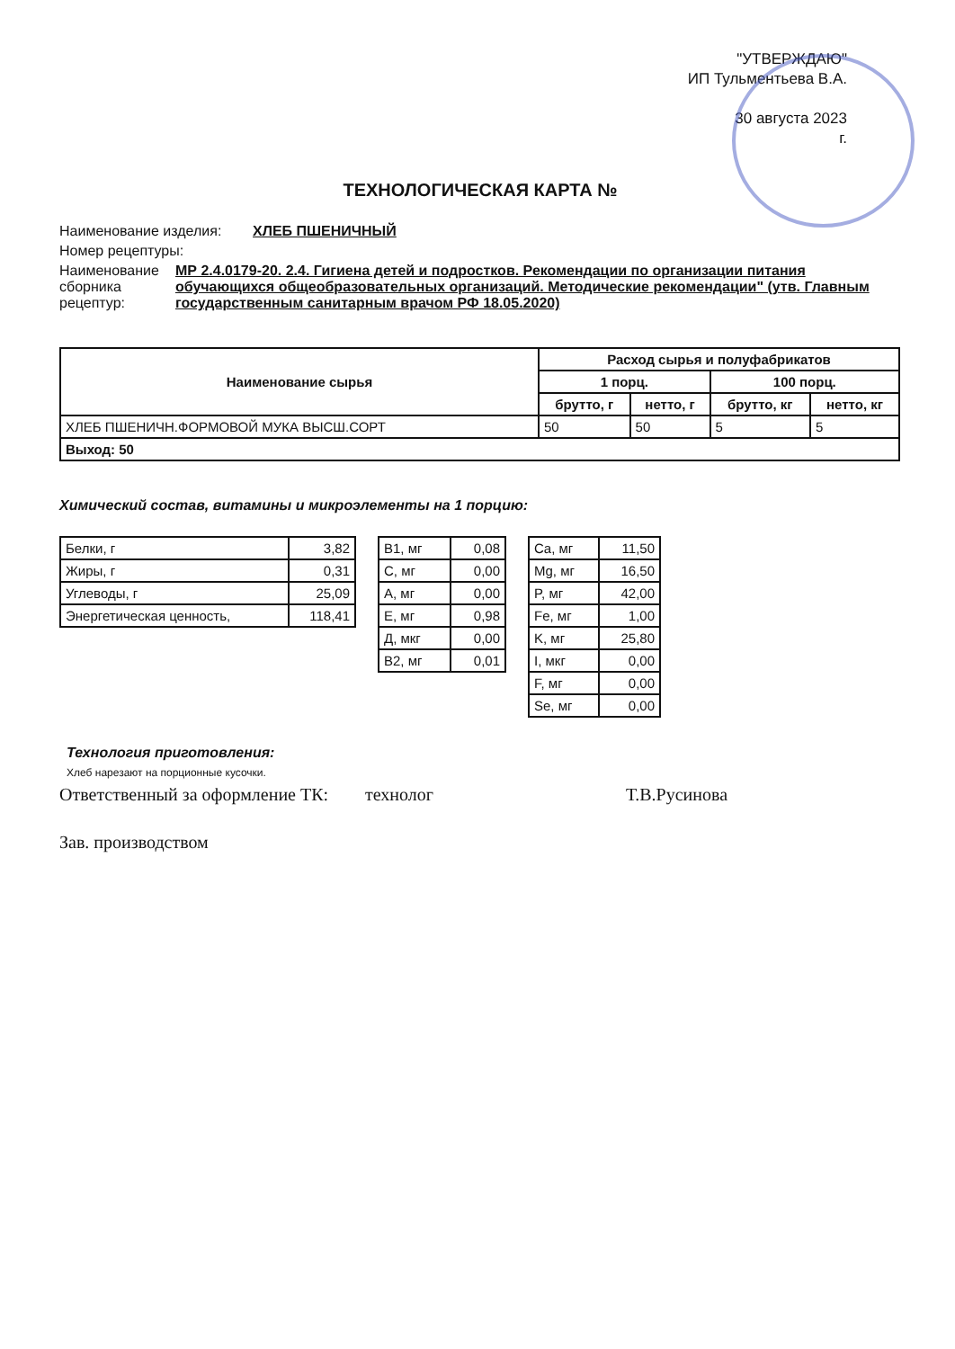"УТВЕРЖДАЮ"
ИП Тульментьева В.А.
30 августа 2023
г.
ТЕХНОЛОГИЧЕСКАЯ КАРТА №
Наименование изделия: ХЛЕБ ПШЕНИЧНЫЙ
Номер рецептуры:
Наименование сборника рецептур: МР 2.4.0179-20. 2.4. Гигиена детей и подростков. Рекомендации по организации питания обучающихся общеобразовательных организаций. Методические рекомендации" (утв. Главным государственным санитарным врачом РФ 18.05.2020)
| Наименование сырья | Расход сырья и полуфабрикатов | | | |
| --- | --- | --- | --- | --- |
| | 1 порц. | | 100 порц. | |
| | брутто, г | нетто, г | брутто, кг | нетто, кг |
| ХЛЕБ ПШЕНИЧН.ФОРМОВОЙ МУКА ВЫСШ.СОРТ | 50 | 50 | 5 | 5 |
| Выход: 50 | | | | |
Химический состав, витамины и микроэлементы на 1 порцию:
| Белки, г | 3,82 |
| Жиры, г | 0,31 |
| Углеводы, г | 25,09 |
| Энергетическая ценность, | 118,41 |
| B1, мг | 0,08 |
| C, мг | 0,00 |
| A, мг | 0,00 |
| E, мг | 0,98 |
| Д, мкг | 0,00 |
| B2, мг | 0,01 |
| Ca, мг | 11,50 |
| Mg, мг | 16,50 |
| P, мг | 42,00 |
| Fe, мг | 1,00 |
| K, мг | 25,80 |
| I, мкг | 0,00 |
| F, мг | 0,00 |
| Se, мг | 0,00 |
Технология приготовления:
Хлеб нарезают на порционные кусочки.
Ответственный за оформление ТК: технолог Т.В.Русинова
Зав. производством